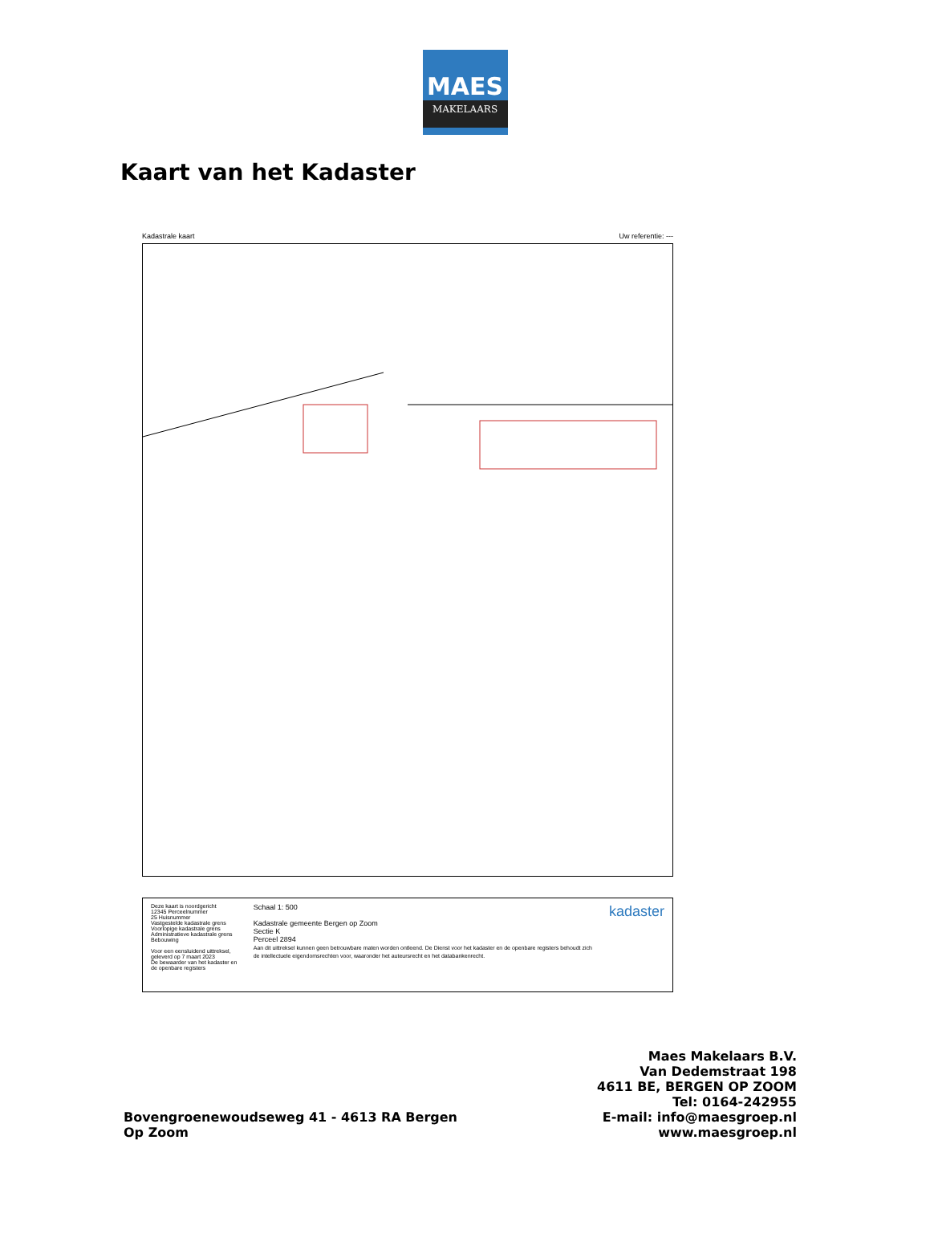MAES
MAKELAARS
Kaart van het Kadaster
Kadastrale kaart Uw referentie: ---
Deze kaart is noordgericht
12345 Perceelnummer
25 Huisnummer
Vastgestelde kadastrale grens
Voorlopige kadastrale grens
Administratieve kadastrale grens
Bebouwing
Voor een eensluidend uittreksel, geleverd op 7 maart 2023
De bewaarder van het kadaster en de openbare registers
Schaal 1: 500
Kadastrale gemeente Bergen op Zoom
Sectie K
Perceel 2894
Aan dit uittreksel kunnen geen betrouwbare maten worden ontleend. De Dienst voor het kadaster en de openbare registers behoudt zich de intellectuele eigendomsrechten voor, waaronder het auteursrecht en het databankenrecht.
kadaster
Bovengroenewoudseweg 41 - 4613 RA Bergen
Op Zoom
Maes Makelaars B.V.
Van Dedemstraat 198
4611 BE, BERGEN OP ZOOM
Tel: 0164-242955
E-mail: info@maesgroep.nl
www.maesgroep.nl